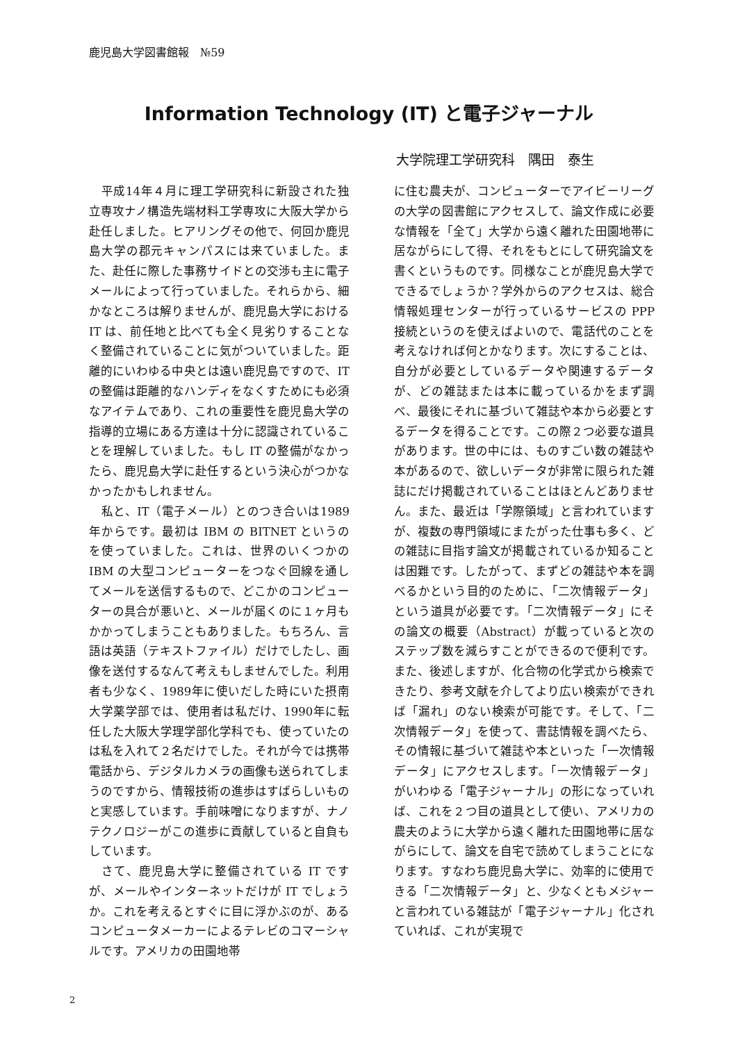鹿児島大学図書館報　№59
Information Technology (IT) と電子ジャーナル
大学院理工学研究科　隅田　泰生
　平成14年４月に理工学研究科に新設された独立専攻ナノ構造先端材料工学専攻に大阪大学から赴任しました。ヒアリングその他で、何回か鹿児島大学の郡元キャンパスには来ていました。また、赴任に際した事務サイドとの交渉も主に電子メールによって行っていました。それらから、細かなところは解りませんが、鹿児島大学における IT は、前任地と比べても全く見劣りすることなく整備されていることに気がついていました。距離的にいわゆる中央とは遠い鹿児島ですので、IT の整備は距離的なハンディをなくすためにも必須なアイテムであり、これの重要性を鹿児島大学の指導的立場にある方達は十分に認識されていることを理解していました。もし IT の整備がなかったら、鹿児島大学に赴任するという決心がつかなかったかもしれません。
　私と、IT（電子メール）とのつき合いは1989年からです。最初は IBM の BITNET というのを使っていました。これは、世界のいくつかの IBM の大型コンピューターをつなぐ回線を通してメールを送信するもので、どこかのコンピューターの具合が悪いと、メールが届くのに１ヶ月もかかってしまうこともありました。もちろん、言語は英語（テキストファイル）だけでしたし、画像を送付するなんて考えもしませんでした。利用者も少なく、1989年に使いだした時にいた摂南大学薬学部では、使用者は私だけ、1990年に転任した大阪大学理学部化学科でも、使っていたのは私を入れて２名だけでした。それが今では携帯電話から、デジタルカメラの画像も送られてしまうのですから、情報技術の進歩はすばらしいものと実感しています。手前味噌になりますが、ナノテクノロジーがこの進歩に貢献していると自負もしています。
　さて、鹿児島大学に整備されている IT ですが、メールやインターネットだけが IT でしょうか。これを考えるとすぐに目に浮かぶのが、あるコンピュータメーカーによるテレビのコマーシャルです。アメリカの田園地帯
に住む農夫が、コンピューターでアイビーリーグの大学の図書館にアクセスして、論文作成に必要な情報を「全て」大学から遠く離れた田園地帯に居ながらにして得、それをもとにして研究論文を書くというものです。同様なことが鹿児島大学でできるでしょうか？学外からのアクセスは、総合情報処理センターが行っているサービスの PPP 接続というのを使えばよいので、電話代のことを考えなければ何とかなります。次にすることは、自分が必要としているデータや関連するデータが、どの雑誌または本に載っているかをまず調べ、最後にそれに基づいて雑誌や本から必要とするデータを得ることです。この際２つ必要な道具があります。世の中には、ものすごい数の雑誌や本があるので、欲しいデータが非常に限られた雑誌にだけ掲載されていることはほとんどありません。また、最近は「学際領域」と言われていますが、複数の専門領域にまたがった仕事も多く、どの雑誌に目指す論文が掲載されているか知ることは困難です。したがって、まずどの雑誌や本を調べるかという目的のために、「二次情報データ」という道具が必要です。「二次情報データ」にその論文の概要（Abstract）が載っていると次のステップ数を減らすことができるので便利です。また、後述しますが、化合物の化学式から検索できたり、参考文献を介してより広い検索ができれば「漏れ」のない検索が可能です。そして、「二次情報データ」を使って、書誌情報を調べたら、その情報に基づいて雑誌や本といった「一次情報データ」にアクセスします。「一次情報データ」がいわゆる「電子ジャーナル」の形になっていれば、これを２つ目の道具として使い、アメリカの農夫のように大学から遠く離れた田園地帯に居ながらにして、論文を自宅で読めてしまうことになります。すなわち鹿児島大学に、効率的に使用できる「二次情報データ」と、少なくともメジャーと言われている雑誌が「電子ジャーナル」化されていれば、これが実現で
2